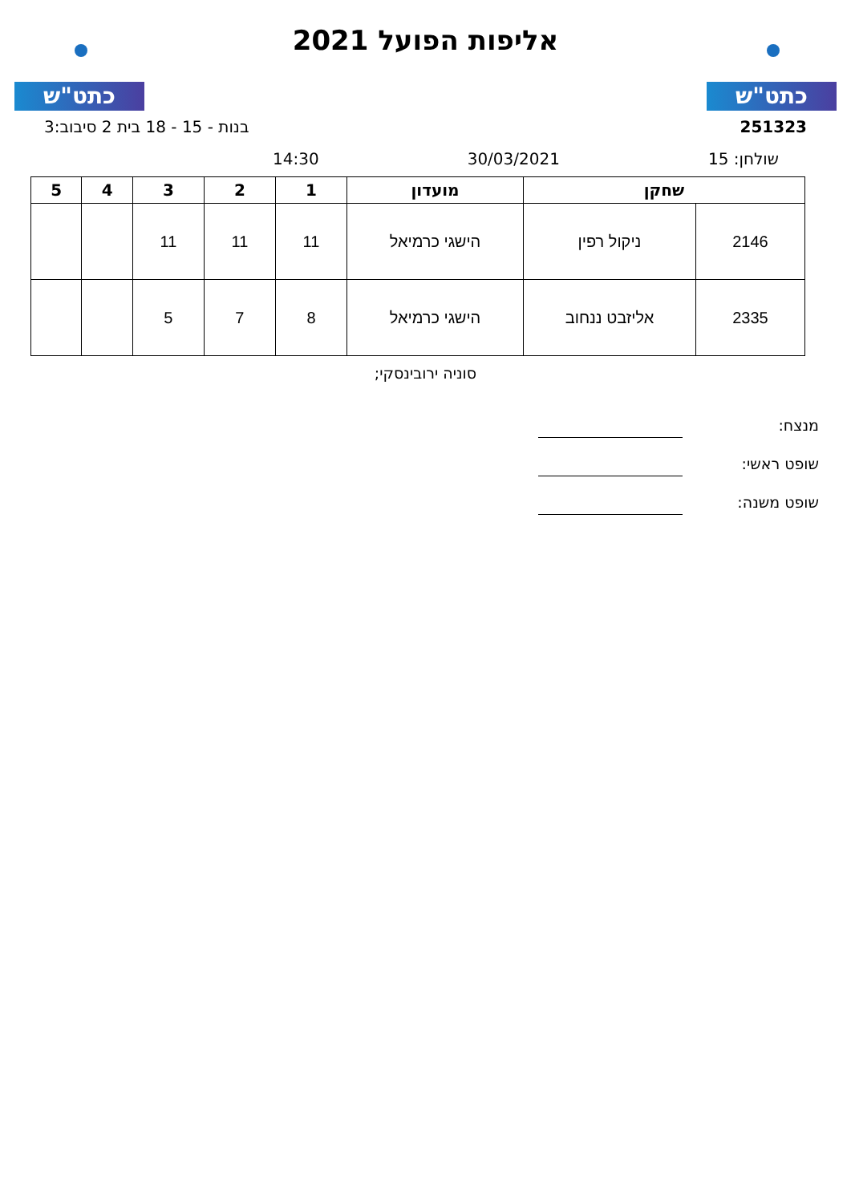כתט"ש
אליפות הפועל 2021
כתט"ש
251323 בנות - 15 - 18 בית 2 סיבוב:3
שולחן: 15 30/03/2021 14:30
| שחקן | | מועדון | 1 | 2 | 3 | 4 | 5 |
| --- | --- | --- | --- | --- | --- | --- | --- |
| 2146 | ניקול רפין | הישגי כרמיאל | 11 | 11 | 11 | | |
| 2335 | אליזבט ננחוב | הישגי כרמיאל | 8 | 7 | 5 | | |
סוניה ירובינסקי;
מנצח:
שופט ראשי:
שופט משנה: